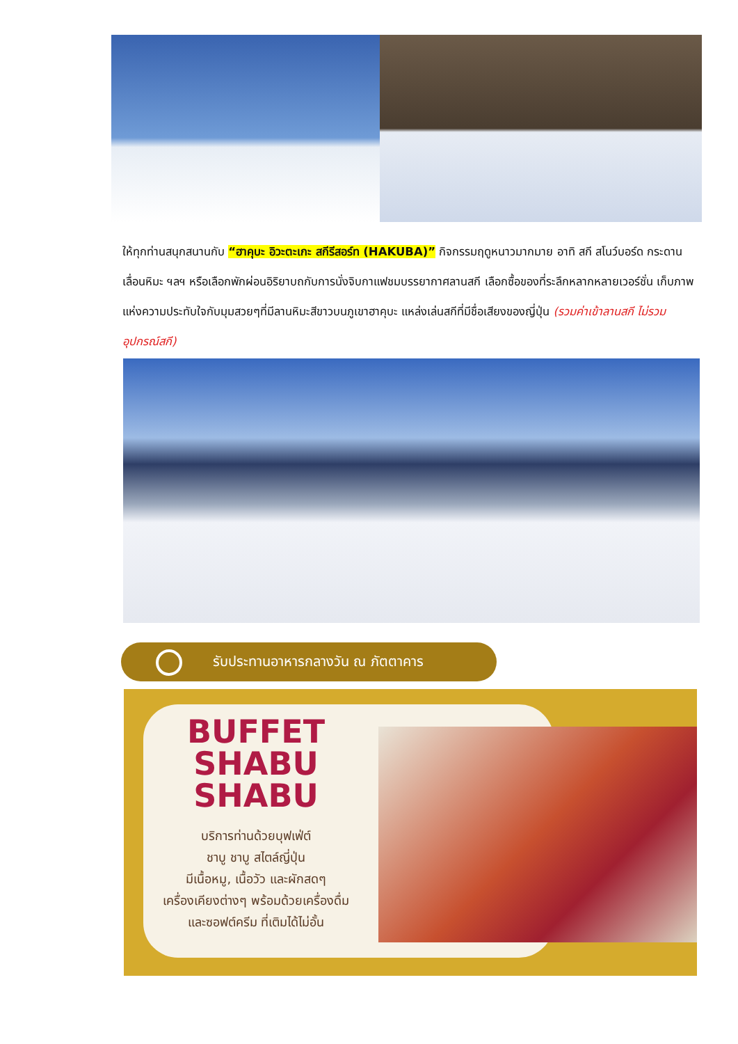ให้ทุกท่านสนุกสนานกับ “ฮาคุบะ อิวะตะเกะ สกีรีสอร์ท (HAKUBA)” กิจกรรมฤดูหนาวมากมาย อาทิ สกี สโนว์บอร์ด กระดานเลื่อนหิมะ ฯลฯ หรือเลือกพักผ่อนอิริยาบถกับการนั่งจิบกาแฟชมบรรยากาศลานสกี เลือกซื้อของที่ระลึกหลากหลายเวอร์ชั่น เก็บภาพแห่งความประทับใจกับมุมสวยๆที่มีลานหิมะสีขาวบนภูเขาฮาคุบะ แหล่งเล่นสกีที่มีชื่อเสียงของญี่ปุ่น (รวมค่าเข้าลานสกี ไม่รวมอุปกรณ์สกี)
รับประทานอาหารกลางวัน ณ ภัตตาคาร
BUFFET
SHABU
SHABU
บริการท่านด้วยบุฟเฟ่ต์
ชาบู ชาบู สไตล์ญี่ปุ่น
มีเนื้อหมู, เนื้อวัว และผักสดๆ
เครื่องเคียงต่างๆ พร้อมด้วยเครื่องดื่ม
และซอฟต์ครีม ที่เติมได้ไม่อั้น